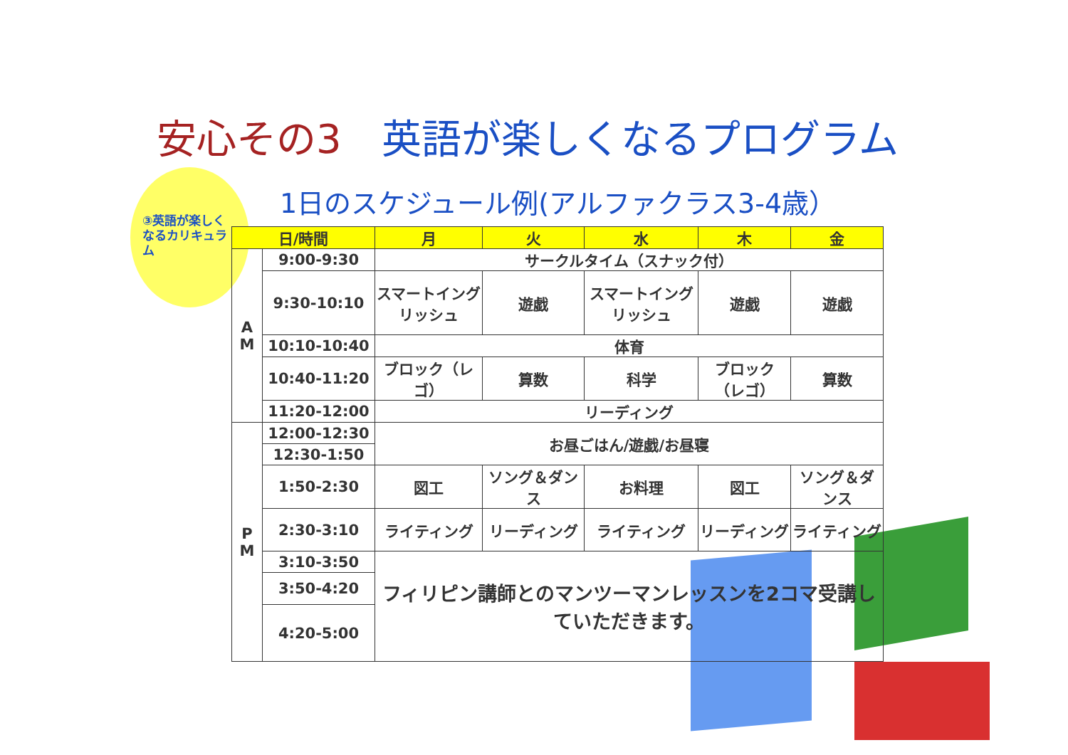安心その3　英語が楽しくなるプログラム
③英語が楽しくなるカリキュラム
1日のスケジュール例(アルファクラス3-4歳）
| 日/時間 | | 月 | 火 | 水 | 木 | 金 |
| --- | --- | --- | --- | --- | --- | --- |
| A M | 9:00-9:30 | サークルタイム（スナック付） | | | | |
| | 9:30-10:10 | スマートイングリッシュ | 遊戯 | スマートイングリッシュ | 遊戯 | 遊戯 |
| | 10:10-10:40 | 体育 | | | | |
| | 10:40-11:20 | ブロック（レゴ） | 算数 | 科学 | ブロック（レゴ） | 算数 |
| | 11:20-12:00 | リーディング | | | | |
| P M | 12:00-12:30 | お昼ごはん/遊戯/お昼寝 | | | | |
| | 12:30-1:50 | | | | | |
| | 1:50-2:30 | 図工 | ソング＆ダンス | お料理 | 図工 | ソング＆ダンス |
| | 2:30-3:10 | ライティング | リーディング | ライティング | リーディング | ライティング |
| | 3:10-3:50 | フィリピン講師とのマンツーマンレッスンを2コマ受講していただきます。 | | | | |
| | 3:50-4:20 | | | | | |
| | 4:20-5:00 | | | | | |